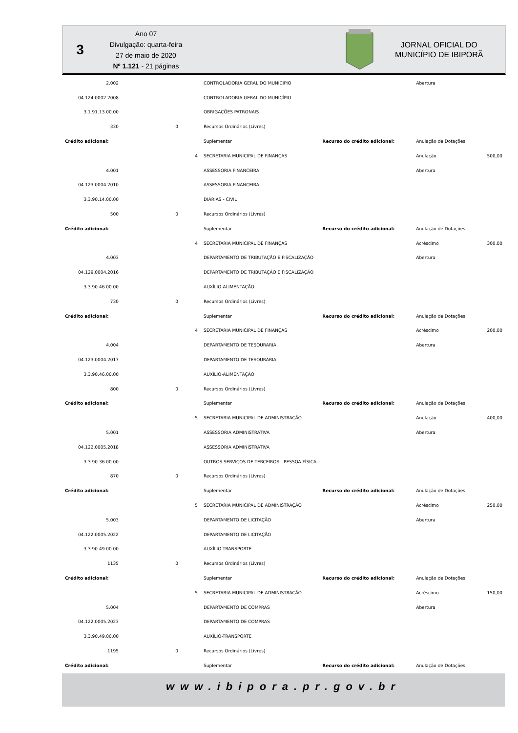3
Ano 07
Divulgação: quarta-feira
27 de maio de 2020
Nº 1.121 - 21 páginas
JORNAL OFICIAL DO
MUNICÍPIO DE IBIPORÃ
| 2.002 | | | CONTROLADORIA GERAL DO MUNICIPIO | | Abertura | |
| 04.124.0002.2008 | | | CONTROLADORIA GERAL DO MUNICÍPIO | | | |
| 3.1.91.13.00.00 | | | OBRIGAÇÕES PATRONAIS | | | |
| 330 | 0 | | Recursos Ordinários (Livres) | | | |
| Crédito adicional: | | | Suplementar | Recurso do crédito adicional: | Anulação de Dotações | |
| | | 4 | SECRETARIA MUNICIPAL DE FINANÇAS | | Anulação | 500,00 |
| 4.001 | | | ASSESSORIA FINANCEIRA | | Abertura | |
| 04.123.0004.2010 | | | ASSESSORIA FINANCEIRA | | | |
| 3.3.90.14.00.00 | | | DIÁRIAS - CIVIL | | | |
| 500 | 0 | | Recursos Ordinários (Livres) | | | |
| Crédito adicional: | | | Suplementar | Recurso do crédito adicional: | Anulação de Dotações | |
| | | 4 | SECRETARIA MUNICIPAL DE FINANÇAS | | Acréscimo | 300,00 |
| 4.003 | | | DEPARTAMENTO DE TRIBUTAÇÃO E FISCALIZAÇÃO | | Abertura | |
| 04.129.0004.2016 | | | DEPARTAMENTO DE TRIBUTAÇÃO E FISCALIZAÇÃO | | | |
| 3.3.90.46.00.00 | | | AUXÍLIO-ALIMENTAÇÃO | | | |
| 730 | 0 | | Recursos Ordinários (Livres) | | | |
| Crédito adicional: | | | Suplementar | Recurso do crédito adicional: | Anulação de Dotações | |
| | | 4 | SECRETARIA MUNICIPAL DE FINANÇAS | | Acréscimo | 200,00 |
| 4.004 | | | DEPARTAMENTO DE TESOURARIA | | Abertura | |
| 04.123.0004.2017 | | | DEPARTAMENTO DE TESOURARIA | | | |
| 3.3.90.46.00.00 | | | AUXÍLIO-ALIMENTAÇÃO | | | |
| 800 | 0 | | Recursos Ordinários (Livres) | | | |
| Crédito adicional: | | | Suplementar | Recurso do crédito adicional: | Anulação de Dotações | |
| | | 5 | SECRETARIA MUNICIPAL DE ADMINISTRAÇÃO | | Anulação | 400,00 |
| 5.001 | | | ASSESSORIA ADMINISTRATIVA | | Abertura | |
| 04.122.0005.2018 | | | ASSESSORIA ADMINISTRATIVA | | | |
| 3.3.90.36.00.00 | | | OUTROS SERVIÇOS DE TERCEIROS - PESSOA FÍSICA | | | |
| 870 | 0 | | Recursos Ordinários (Livres) | | | |
| Crédito adicional: | | | Suplementar | Recurso do crédito adicional: | Anulação de Dotações | |
| | | 5 | SECRETARIA MUNICIPAL DE ADMINISTRAÇÃO | | Acréscimo | 250,00 |
| 5.003 | | | DEPARTAMENTO DE LICITAÇÃO | | Abertura | |
| 04.122.0005.2022 | | | DEPARTAMENTO DE LICITAÇÃO | | | |
| 3.3.90.49.00.00 | | | AUXÍLIO-TRANSPORTE | | | |
| 1135 | 0 | | Recursos Ordinários (Livres) | | | |
| Crédito adicional: | | | Suplementar | Recurso do crédito adicional: | Anulação de Dotações | |
| | | 5 | SECRETARIA MUNICIPAL DE ADMINISTRAÇÃO | | Acréscimo | 150,00 |
| 5.004 | | | DEPARTAMENTO DE COMPRAS | | Abertura | |
| 04.122.0005.2023 | | | DEPARTAMENTO DE COMPRAS | | | |
| 3.3.90.49.00.00 | | | AUXÍLIO-TRANSPORTE | | | |
| 1195 | 0 | | Recursos Ordinários (Livres) | | | |
| Crédito adicional: | | | Suplementar | Recurso do crédito adicional: | Anulação de Dotações | |
www.ibipora.pr.gov.br